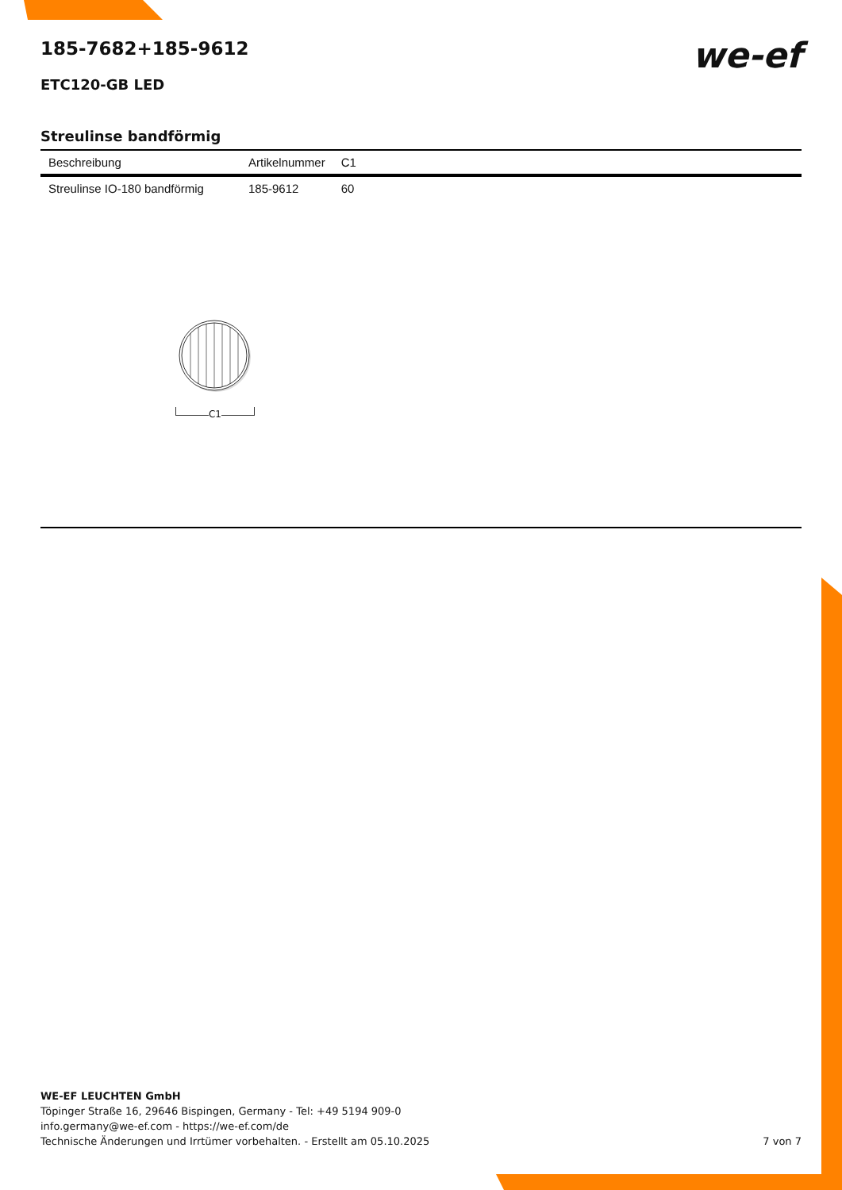we-ef
185-7682+185-9612
ETC120-GB LED
Streulinse bandförmig
| Beschreibung | Artikelnummer | C1 |
| --- | --- | --- |
| Streulinse IO-180 bandförmig | 185-9612 | 60 |
C1
WE-EF LEUCHTEN GmbH
Töpinger Straße 16, 29646 Bispingen, Germany - Tel: +49 5194 909-0
info.germany@we-ef.com - https://we-ef.com/de
Technische Änderungen und Irrtümer vorbehalten. - Erstellt am 05.10.2025 7 von 7